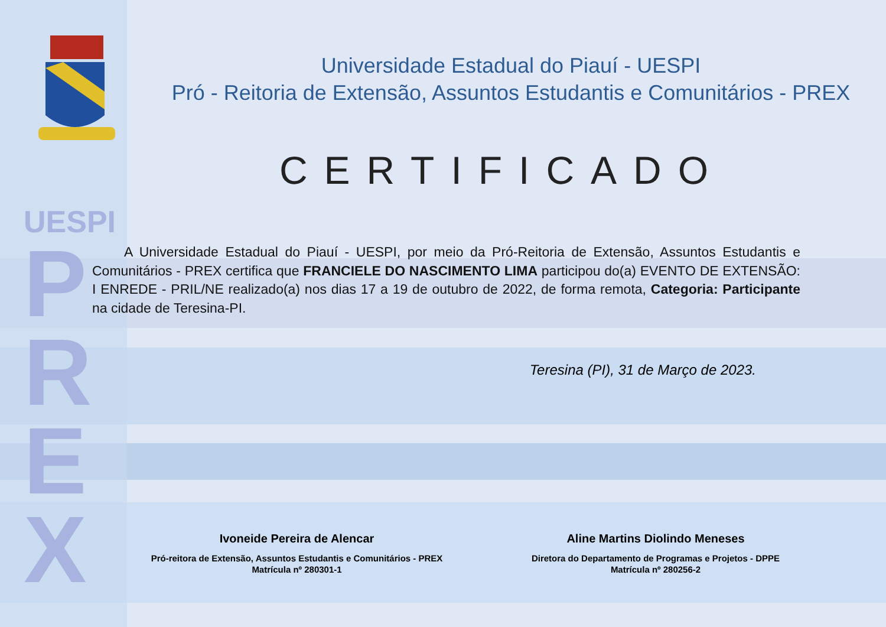UESPI
P
R
E
X
Universidade Estadual do Piauí - UESPI
Pró - Reitoria de Extensão, Assuntos Estudantis e Comunitários - PREX
CERTIFICADO
A Universidade Estadual do Piauí - UESPI, por meio da Pró-Reitoria de Extensão, Assuntos Estudantis e Comunitários - PREX certifica que FRANCIELE DO NASCIMENTO LIMA participou do(a) EVENTO DE EXTENSÃO: I ENREDE - PRIL/NE realizado(a) nos dias 17 a 19 de outubro de 2022, de forma remota, Categoria: Participante na cidade de Teresina-PI.
Teresina (PI), 31 de Março de 2023.
Ivoneide Pereira de Alencar
Pró-reitora de Extensão, Assuntos Estudantis e Comunitários - PREX
Matrícula nº 280301-1
Aline Martins Diolindo Meneses
Diretora do Departamento de Programas e Projetos - DPPE
Matrícula nº 280256-2